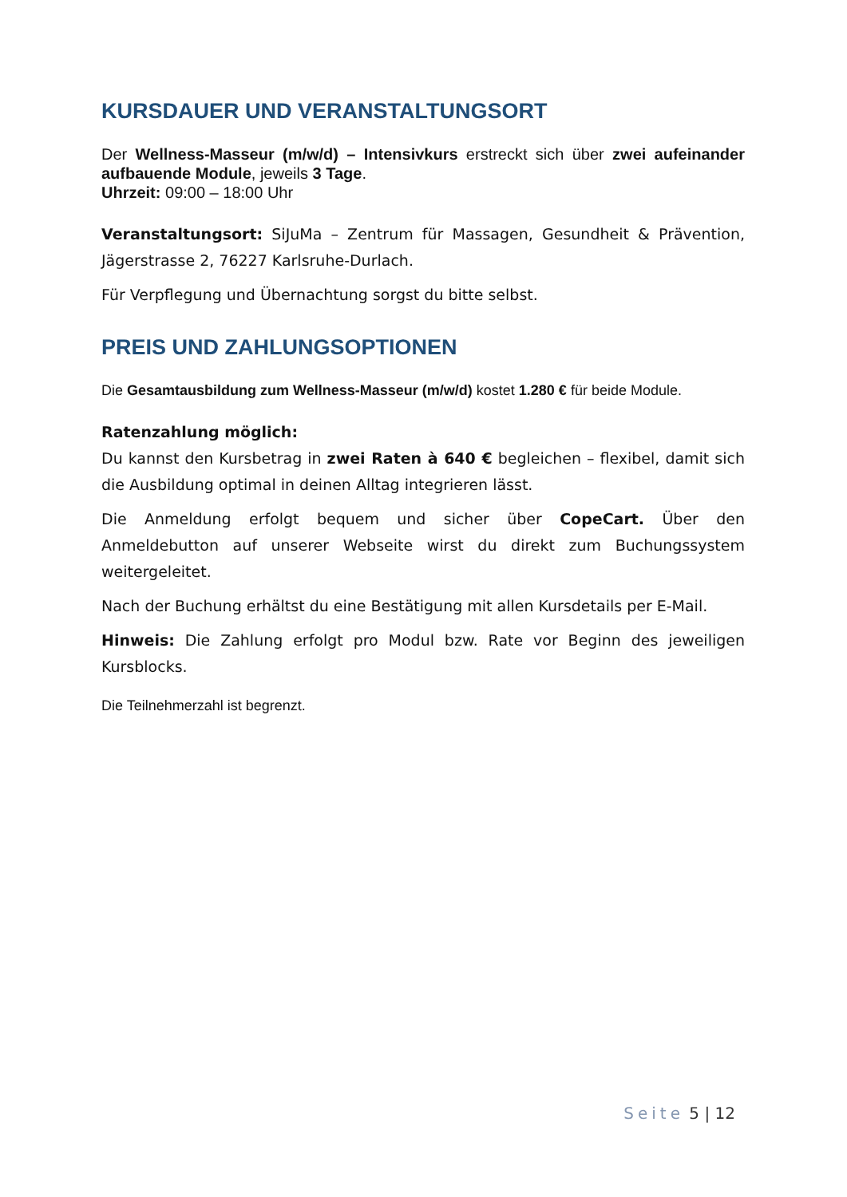KURSDAUER UND VERANSTALTUNGSORT
Der Wellness-Masseur (m/w/d) – Intensivkurs erstreckt sich über zwei aufeinander aufbauende Module, jeweils 3 Tage.
Uhrzeit: 09:00 – 18:00 Uhr
Veranstaltungsort: SiJuMa – Zentrum für Massagen, Gesundheit & Prävention, Jägerstrasse 2, 76227 Karlsruhe-Durlach.
Für Verpflegung und Übernachtung sorgst du bitte selbst.
PREIS UND ZAHLUNGSOPTIONEN
Die Gesamtausbildung zum Wellness-Masseur (m/w/d) kostet 1.280 € für beide Module.
Ratenzahlung möglich:
Du kannst den Kursbetrag in zwei Raten à 640 € begleichen – flexibel, damit sich die Ausbildung optimal in deinen Alltag integrieren lässt.
Die Anmeldung erfolgt bequem und sicher über CopeCart. Über den Anmeldebutton auf unserer Webseite wirst du direkt zum Buchungssystem weitergeleitet.
Nach der Buchung erhältst du eine Bestätigung mit allen Kursdetails per E-Mail.
Hinweis: Die Zahlung erfolgt pro Modul bzw. Rate vor Beginn des jeweiligen Kursblocks.
Die Teilnehmerzahl ist begrenzt.
Seite 5 | 12